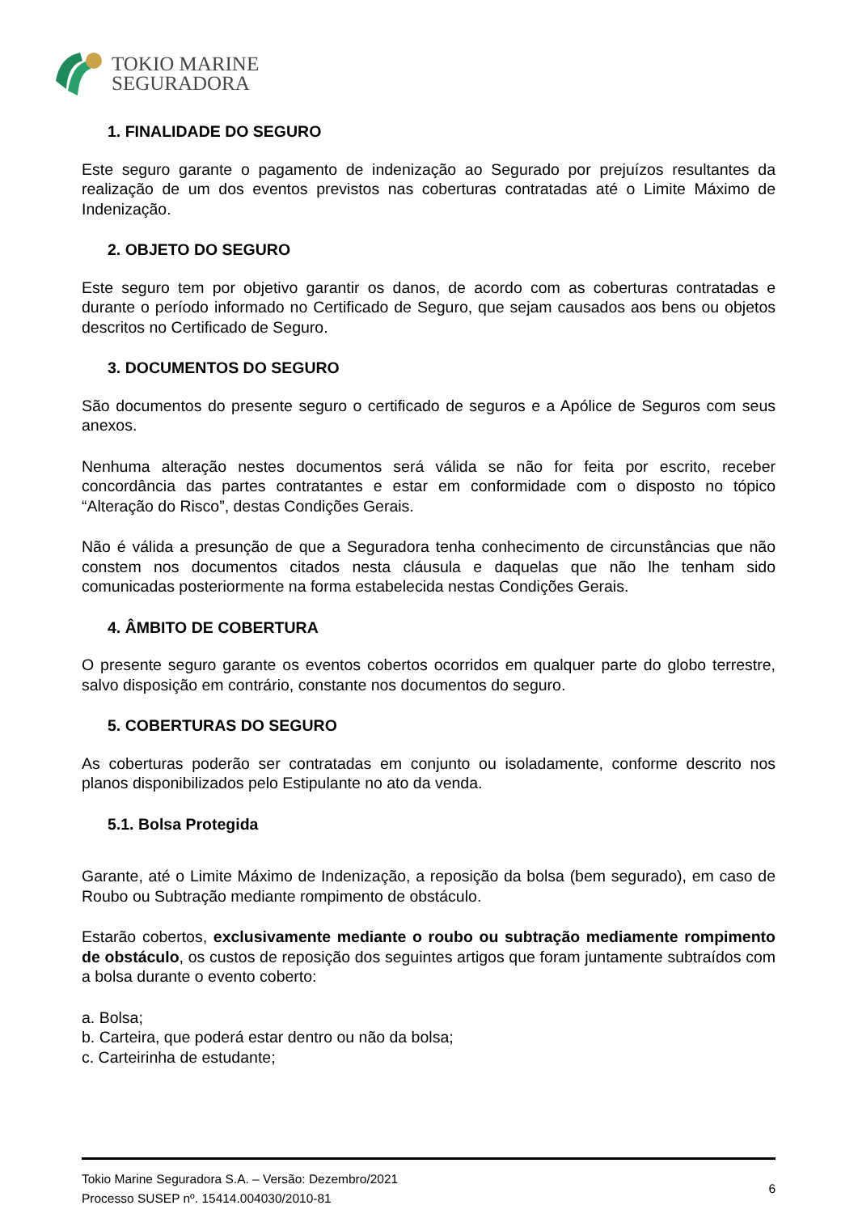TOKIO MARINE
SEGURADORA
1. FINALIDADE DO SEGURO
Este seguro garante o pagamento de indenização ao Segurado por prejuízos resultantes da realização de um dos eventos previstos nas coberturas contratadas até o Limite Máximo de Indenização.
2. OBJETO DO SEGURO
Este seguro tem por objetivo garantir os danos, de acordo com as coberturas contratadas e durante o período informado no Certificado de Seguro, que sejam causados aos bens ou objetos descritos no Certificado de Seguro.
3. DOCUMENTOS DO SEGURO
São documentos do presente seguro o certificado de seguros e a Apólice de Seguros com seus anexos.
Nenhuma alteração nestes documentos será válida se não for feita por escrito, receber concordância das partes contratantes e estar em conformidade com o disposto no tópico “Alteração do Risco”, destas Condições Gerais.
Não é válida a presunção de que a Seguradora tenha conhecimento de circunstâncias que não constem nos documentos citados nesta cláusula e daquelas que não lhe tenham sido comunicadas posteriormente na forma estabelecida nestas Condições Gerais.
4. ÂMBITO DE COBERTURA
O presente seguro garante os eventos cobertos ocorridos em qualquer parte do globo terrestre, salvo disposição em contrário, constante nos documentos do seguro.
5. COBERTURAS DO SEGURO
As coberturas poderão ser contratadas em conjunto ou isoladamente, conforme descrito nos planos disponibilizados pelo Estipulante no ato da venda.
5.1. Bolsa Protegida
Garante, até o Limite Máximo de Indenização, a reposição da bolsa (bem segurado), em caso de Roubo ou Subtração mediante rompimento de obstáculo.
Estarão cobertos, exclusivamente mediante o roubo ou subtração mediamente rompimento de obstáculo, os custos de reposição dos seguintes artigos que foram juntamente subtraídos com a bolsa durante o evento coberto:
a. Bolsa;
b. Carteira, que poderá estar dentro ou não da bolsa;
c. Carteirinha de estudante;
Tokio Marine Seguradora S.A. – Versão: Dezembro/2021
Processo SUSEP nº. 15414.004030/2010-81
6